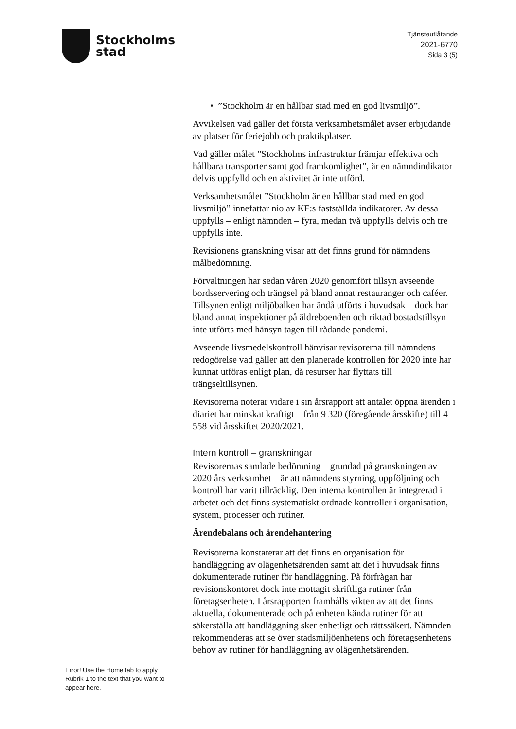Stockholms
stad
Tjänsteutlåtande
2021-6770
Sida 3 (5)
• ”Stockholm är en hållbar stad med en god livsmiljö”.
Avvikelsen vad gäller det första verksamhetsmålet avser erbjudande av platser för feriejobb och praktikplatser.
Vad gäller målet ”Stockholms infrastruktur främjar effektiva och hållbara transporter samt god framkomlighet”, är en nämndindikator delvis uppfylld och en aktivitet är inte utförd.
Verksamhetsmålet ”Stockholm är en hållbar stad med en god livsmiljö” innefattar nio av KF:s fastställda indikatorer. Av dessa uppfylls – enligt nämnden – fyra, medan två uppfylls delvis och tre uppfylls inte.
Revisionens granskning visar att det finns grund för nämndens målbedömning.
Förvaltningen har sedan våren 2020 genomfört tillsyn avseende bordsservering och trängsel på bland annat restauranger och caféer. Tillsynen enligt miljöbalken har ändå utförts i huvudsak – dock har bland annat inspektioner på äldreboenden och riktad bostadstillsyn inte utförts med hänsyn tagen till rådande pandemi.
Avseende livsmedelskontroll hänvisar revisorerna till nämndens redogörelse vad gäller att den planerade kontrollen för 2020 inte har kunnat utföras enligt plan, då resurser har flyttats till trängseltillsynen.
Revisorerna noterar vidare i sin årsrapport att antalet öppna ärenden i diariet har minskat kraftigt – från 9 320 (föregående årsskifte) till 4 558 vid årsskiftet 2020/2021.
Intern kontroll – granskningar
Revisorernas samlade bedömning – grundad på granskningen av 2020 års verksamhet – är att nämndens styrning, uppföljning och kontroll har varit tillräcklig. Den interna kontrollen är integrerad i arbetet och det finns systematiskt ordnade kontroller i organisation, system, processer och rutiner.
Ärendebalans och ärendehantering
Revisorerna konstaterar att det finns en organisation för handläggning av olägenhetsärenden samt att det i huvudsak finns dokumenterade rutiner för handläggning. På förfrågan har revisionskontoret dock inte mottagit skriftliga rutiner från företagsenheten. I årsrapporten framhålls vikten av att det finns aktuella, dokumenterade och på enheten kända rutiner för att säkerställa att handläggning sker enhetligt och rättssäkert. Nämnden rekommenderas att se över stadsmiljöenhetens och företagsenhetens behov av rutiner för handläggning av olägenhetsärenden.
Error! Use the Home tab to apply Rubrik 1 to the text that you want to appear here.